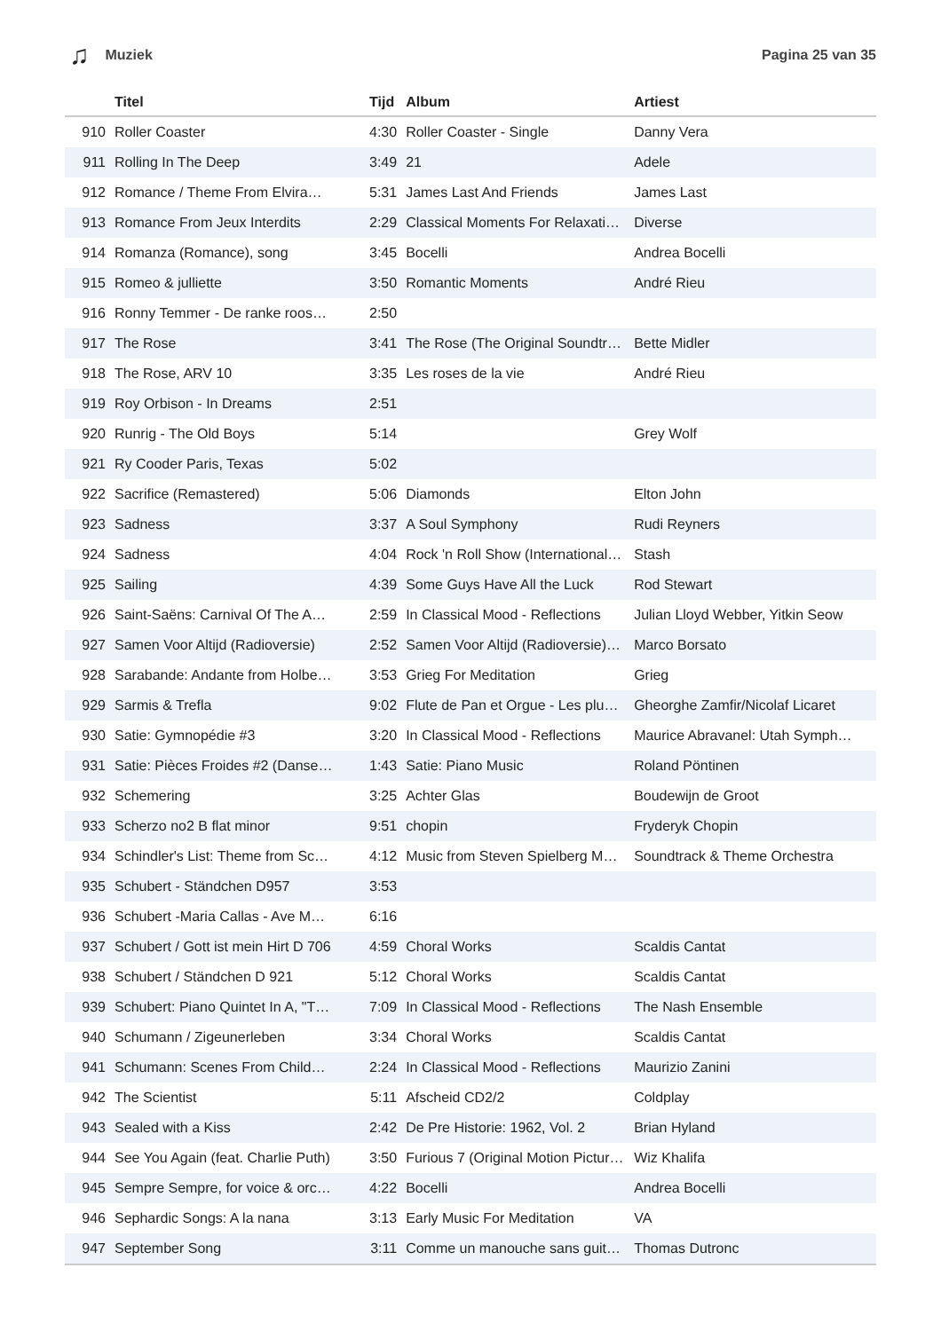♫ Muziek Pagina 25 van 35
| | Titel | Tijd | Album | Artiest |
| --- | --- | --- | --- | --- |
| 910 | Roller Coaster | 4:30 | Roller Coaster - Single | Danny Vera |
| 911 | Rolling In The Deep | 3:49 | 21 | Adele |
| 912 | Romance / Theme From Elvira… | 5:31 | James Last And Friends | James Last |
| 913 | Romance From Jeux Interdits | 2:29 | Classical Moments For Relaxati… | Diverse |
| 914 | Romanza (Romance), song | 3:45 | Bocelli | Andrea Bocelli |
| 915 | Romeo & julliette | 3:50 | Romantic Moments | André Rieu |
| 916 | Ronny Temmer - De ranke roos… | 2:50 | | |
| 917 | The Rose | 3:41 | The Rose (The Original Soundtr… | Bette Midler |
| 918 | The Rose, ARV 10 | 3:35 | Les roses de la vie | André Rieu |
| 919 | Roy Orbison - In Dreams | 2:51 | | |
| 920 | Runrig - The Old Boys | 5:14 | | Grey Wolf |
| 921 | Ry Cooder Paris, Texas | 5:02 | | |
| 922 | Sacrifice (Remastered) | 5:06 | Diamonds | Elton John |
| 923 | Sadness | 3:37 | A Soul Symphony | Rudi Reyners |
| 924 | Sadness | 4:04 | Rock 'n Roll Show (International… | Stash |
| 925 | Sailing | 4:39 | Some Guys Have All the Luck | Rod Stewart |
| 926 | Saint-Saëns: Carnival Of The A… | 2:59 | In Classical Mood - Reflections | Julian Lloyd Webber, Yitkin Seow |
| 927 | Samen Voor Altijd (Radioversie) | 2:52 | Samen Voor Altijd (Radioversie)… | Marco Borsato |
| 928 | Sarabande: Andante from Holbe… | 3:53 | Grieg For Meditation | Grieg |
| 929 | Sarmis & Trefla | 9:02 | Flute de Pan et Orgue - Les plu… | Gheorghe Zamfir/Nicolaf Licaret |
| 930 | Satie: Gymnopédie #3 | 3:20 | In Classical Mood - Reflections | Maurice Abravanel: Utah Symph… |
| 931 | Satie: Pièces Froides #2 (Danse… | 1:43 | Satie: Piano Music | Roland Pöntinen |
| 932 | Schemering | 3:25 | Achter Glas | Boudewijn de Groot |
| 933 | Scherzo no2 B flat minor | 9:51 | chopin | Fryderyk Chopin |
| 934 | Schindler's List: Theme from Sc… | 4:12 | Music from Steven Spielberg M… | Soundtrack & Theme Orchestra |
| 935 | Schubert - Ständchen D957 | 3:53 | | |
| 936 | Schubert -Maria Callas - Ave M… | 6:16 | | |
| 937 | Schubert / Gott ist mein Hirt D 706 | 4:59 | Choral Works | Scaldis Cantat |
| 938 | Schubert / Ständchen D 921 | 5:12 | Choral Works | Scaldis Cantat |
| 939 | Schubert: Piano Quintet In A, "T… | 7:09 | In Classical Mood - Reflections | The Nash Ensemble |
| 940 | Schumann / Zigeunerleben | 3:34 | Choral Works | Scaldis Cantat |
| 941 | Schumann: Scenes From Child… | 2:24 | In Classical Mood - Reflections | Maurizio Zanini |
| 942 | The Scientist | 5:11 | Afscheid CD2/2 | Coldplay |
| 943 | Sealed with a Kiss | 2:42 | De Pre Historie: 1962, Vol. 2 | Brian Hyland |
| 944 | See You Again (feat. Charlie Puth) | 3:50 | Furious 7 (Original Motion Pictur… | Wiz Khalifa |
| 945 | Sempre Sempre, for voice & orc… | 4:22 | Bocelli | Andrea Bocelli |
| 946 | Sephardic Songs: A la nana | 3:13 | Early Music For Meditation | VA |
| 947 | September Song | 3:11 | Comme un manouche sans guit… | Thomas Dutronc |